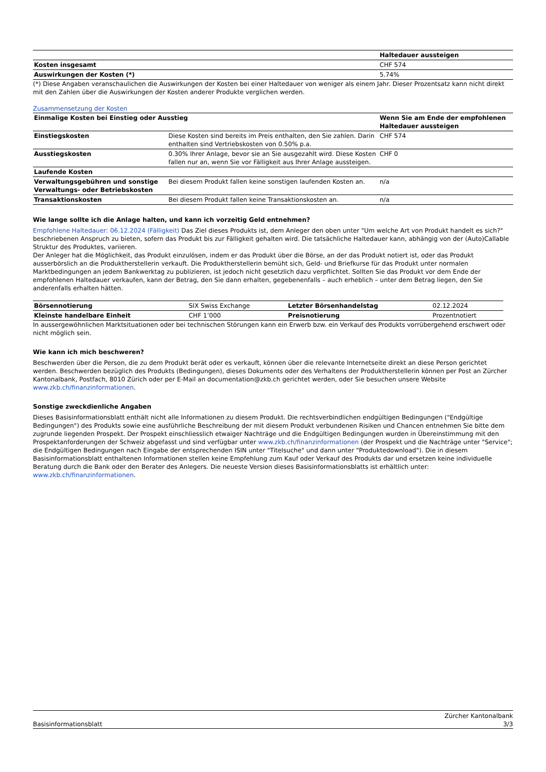| | Haltedauer aussteigen |
| Kosten insgesamt | CHF 574 |
| Auswirkungen der Kosten (*) | 5.74% |
(*) Diese Angaben veranschaulichen die Auswirkungen der Kosten bei einer Haltedauer von weniger als einem Jahr. Dieser Prozentsatz kann nicht direkt mit den Zahlen über die Auswirkungen der Kosten anderer Produkte verglichen werden.
Zusammensetzung der Kosten
| Einmalige Kosten bei Einstieg oder Ausstieg | | Wenn Sie am Ende der empfohlenen Haltedauer aussteigen |
| Einstiegskosten | Diese Kosten sind bereits im Preis enthalten, den Sie zahlen. Darin enthalten sind Vertriebskosten von 0.50% p.a. | CHF 574 |
| Ausstiegskosten | 0.30% Ihrer Anlage, bevor sie an Sie ausgezahlt wird. Diese Kosten fallen nur an, wenn Sie vor Fälligkeit aus Ihrer Anlage aussteigen. | CHF 0 |
| Laufende Kosten | | |
| Verwaltungsgebühren und sonstige Verwaltungs- oder Betriebskosten | Bei diesem Produkt fallen keine sonstigen laufenden Kosten an. | n/a |
| Transaktionskosten | Bei diesem Produkt fallen keine Transaktionskosten an. | n/a |
Wie lange sollte ich die Anlage halten, und kann ich vorzeitig Geld entnehmen?
Empfohlene Haltedauer: 06.12.2024 (Fälligkeit) Das Ziel dieses Produkts ist, dem Anleger den oben unter "Um welche Art von Produkt handelt es sich?" beschriebenen Anspruch zu bieten, sofern das Produkt bis zur Fälligkeit gehalten wird. Die tatsächliche Haltedauer kann, abhängig von der (Auto)Callable Struktur des Produktes, variieren.
Der Anleger hat die Möglichkeit, das Produkt einzulösen, indem er das Produkt über die Börse, an der das Produkt notiert ist, oder das Produkt ausserbörslich an die Produktherstellerin verkauft. Die Produktherstellerin bemüht sich, Geld- und Briefkurse für das Produkt unter normalen Marktbedingungen an jedem Bankwerktag zu publizieren, ist jedoch nicht gesetzlich dazu verpflichtet. Sollten Sie das Produkt vor dem Ende der empfohlenen Haltedauer verkaufen, kann der Betrag, den Sie dann erhalten, gegebenenfalls – auch erheblich – unter dem Betrag liegen, den Sie anderenfalls erhalten hätten.
| Börsennotierung | SIX Swiss Exchange | Letzter Börsenhandelstag | 02.12.2024 |
| Kleinste handelbare Einheit | CHF 1’000 | Preisnotierung | Prozentnotiert |
In aussergewöhnlichen Marktsituationen oder bei technischen Störungen kann ein Erwerb bzw. ein Verkauf des Produkts vorrübergehend erschwert oder nicht möglich sein.
Wie kann ich mich beschweren?
Beschwerden über die Person, die zu dem Produkt berät oder es verkauft, können über die relevante Internetseite direkt an diese Person gerichtet werden. Beschwerden bezüglich des Produkts (Bedingungen), dieses Dokuments oder des Verhaltens der Produktherstellerin können per Post an Zürcher Kantonalbank, Postfach, 8010 Zürich oder per E-Mail an documentation@zkb.ch gerichtet werden, oder Sie besuchen unsere Website www.zkb.ch/finanzinformationen.
Sonstige zweckdienliche Angaben
Dieses Basisinformationsblatt enthält nicht alle Informationen zu diesem Produkt. Die rechtsverbindlichen endgültigen Bedingungen ("Endgültige Bedingungen") des Produkts sowie eine ausführliche Beschreibung der mit diesem Produkt verbundenen Risiken und Chancen entnehmen Sie bitte dem zugrunde liegenden Prospekt. Der Prospekt einschliesslich etwaiger Nachträge und die Endgültigen Bedingungen wurden in Übereinstimmung mit den Prospektanforderungen der Schweiz abgefasst und sind verfügbar unter www.zkb.ch/finanzinformationen (der Prospekt und die Nachträge unter "Service"; die Endgültigen Bedingungen nach Eingabe der entsprechenden ISIN unter "Titelsuche" und dann unter "Produktedownload"). Die in diesem Basisinformationsblatt enthaltenen Informationen stellen keine Empfehlung zum Kauf oder Verkauf des Produkts dar und ersetzen keine individuelle Beratung durch die Bank oder den Berater des Anlegers. Die neueste Version dieses Basisinformationsblatts ist erhältlich unter: www.zkb.ch/finanzinformationen.
Basisinformationsblatt Zürcher Kantonalbank
3/3